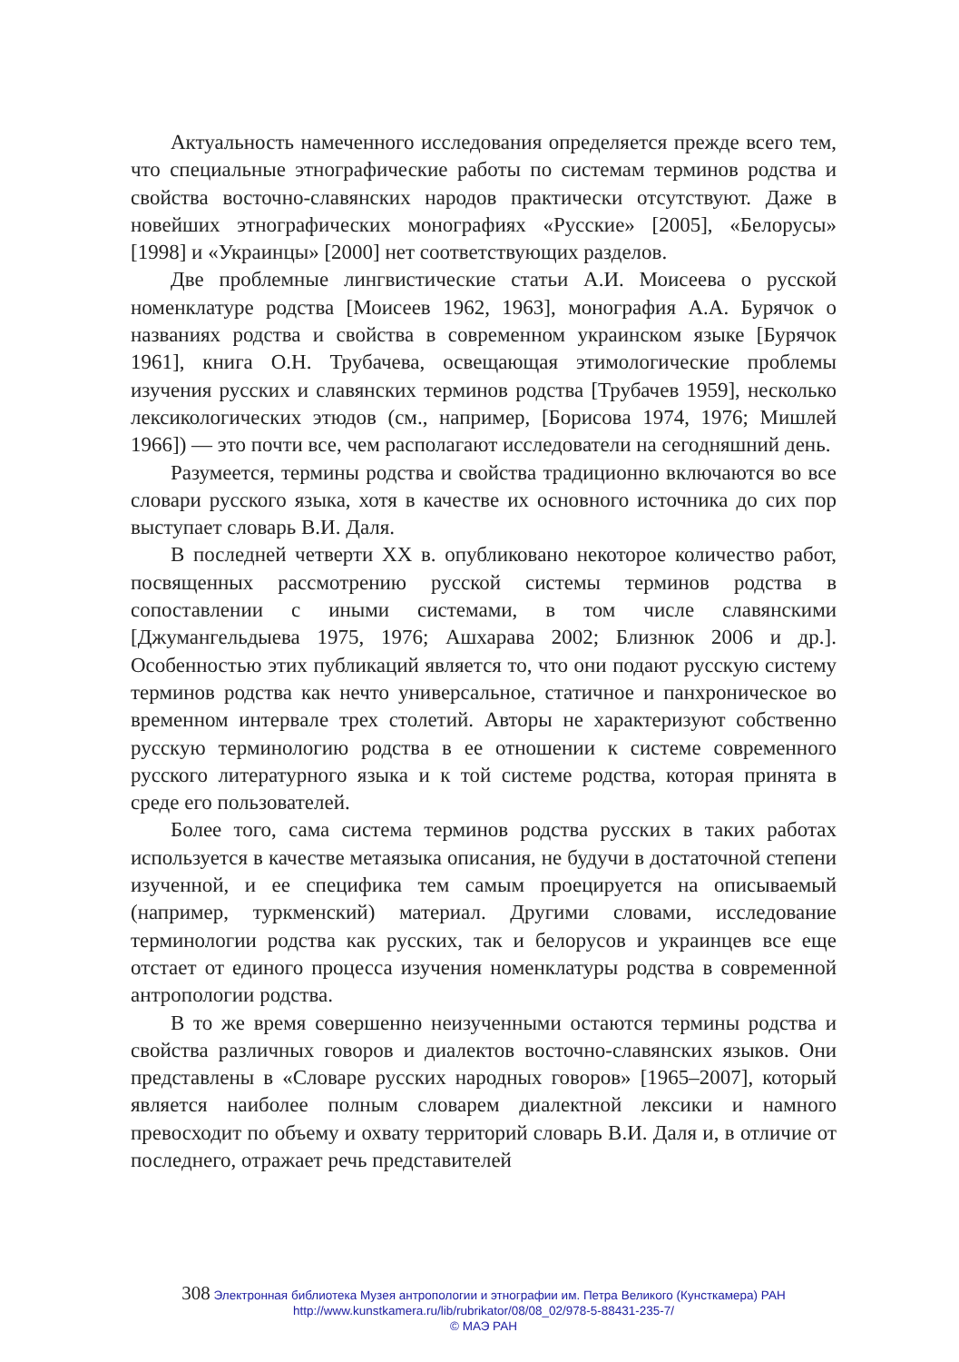Актуальность намеченного исследования определяется прежде всего тем, что специальные этнографические работы по системам терминов родства и свойства восточно-славянских народов практически отсутствуют. Даже в новейших этнографических монографиях «Русские» [2005], «Белорусы» [1998] и «Украинцы» [2000] нет соответствующих разделов.
Две проблемные лингвистические статьи А.И. Моисеева о русской номенклатуре родства [Моисеев 1962, 1963], монография А.А. Бурячок о названиях родства и свойства в современном украинском языке [Бурячок 1961], книга О.Н. Трубачева, освещающая этимологические проблемы изучения русских и славянских терминов родства [Трубачев 1959], несколько лексикологических этюдов (см., например, [Борисова 1974, 1976; Мишлей 1966]) — это почти все, чем располагают исследователи на сегодняшний день.
Разумеется, термины родства и свойства традиционно включаются во все словари русского языка, хотя в качестве их основного источника до сих пор выступает словарь В.И. Даля.
В последней четверти XX в. опубликовано некоторое количество работ, посвященных рассмотрению русской системы терминов родства в сопоставлении с иными системами, в том числе славянскими [Джумангельдыева 1975, 1976; Ашхарава 2002; Близнюк 2006 и др.]. Особенностью этих публикаций является то, что они подают русскую систему терминов родства как нечто универсальное, статичное и панхроническое во временном интервале трех столетий. Авторы не характеризуют собственно русскую терминологию родства в ее отношении к системе современного русского литературного языка и к той системе родства, которая принята в среде его пользователей.
Более того, сама система терминов родства русских в таких работах используется в качестве метаязыка описания, не будучи в достаточной степени изученной, и ее специфика тем самым проецируется на описываемый (например, туркменский) материал. Другими словами, исследование терминологии родства как русских, так и белорусов и украинцев все еще отстает от единого процесса изучения номенклатуры родства в современной антропологии родства.
В то же время совершенно неизученными остаются термины родства и свойства различных говоров и диалектов восточно-славянских языков. Они представлены в «Словаре русских народных говоров» [1965–2007], который является наиболее полным словарем диалектной лексики и намного превосходит по объему и охвату территорий словарь В.И. Даля и, в отличие от последнего, отражает речь представителей
308 Электронная библиотека Музея антропологии и этнографии им. Петра Великого (Кунсткамера) РАН
http://www.kunstkamera.ru/lib/rubrikator/08/08_02/978-5-88431-235-7/
© МАЭ РАН